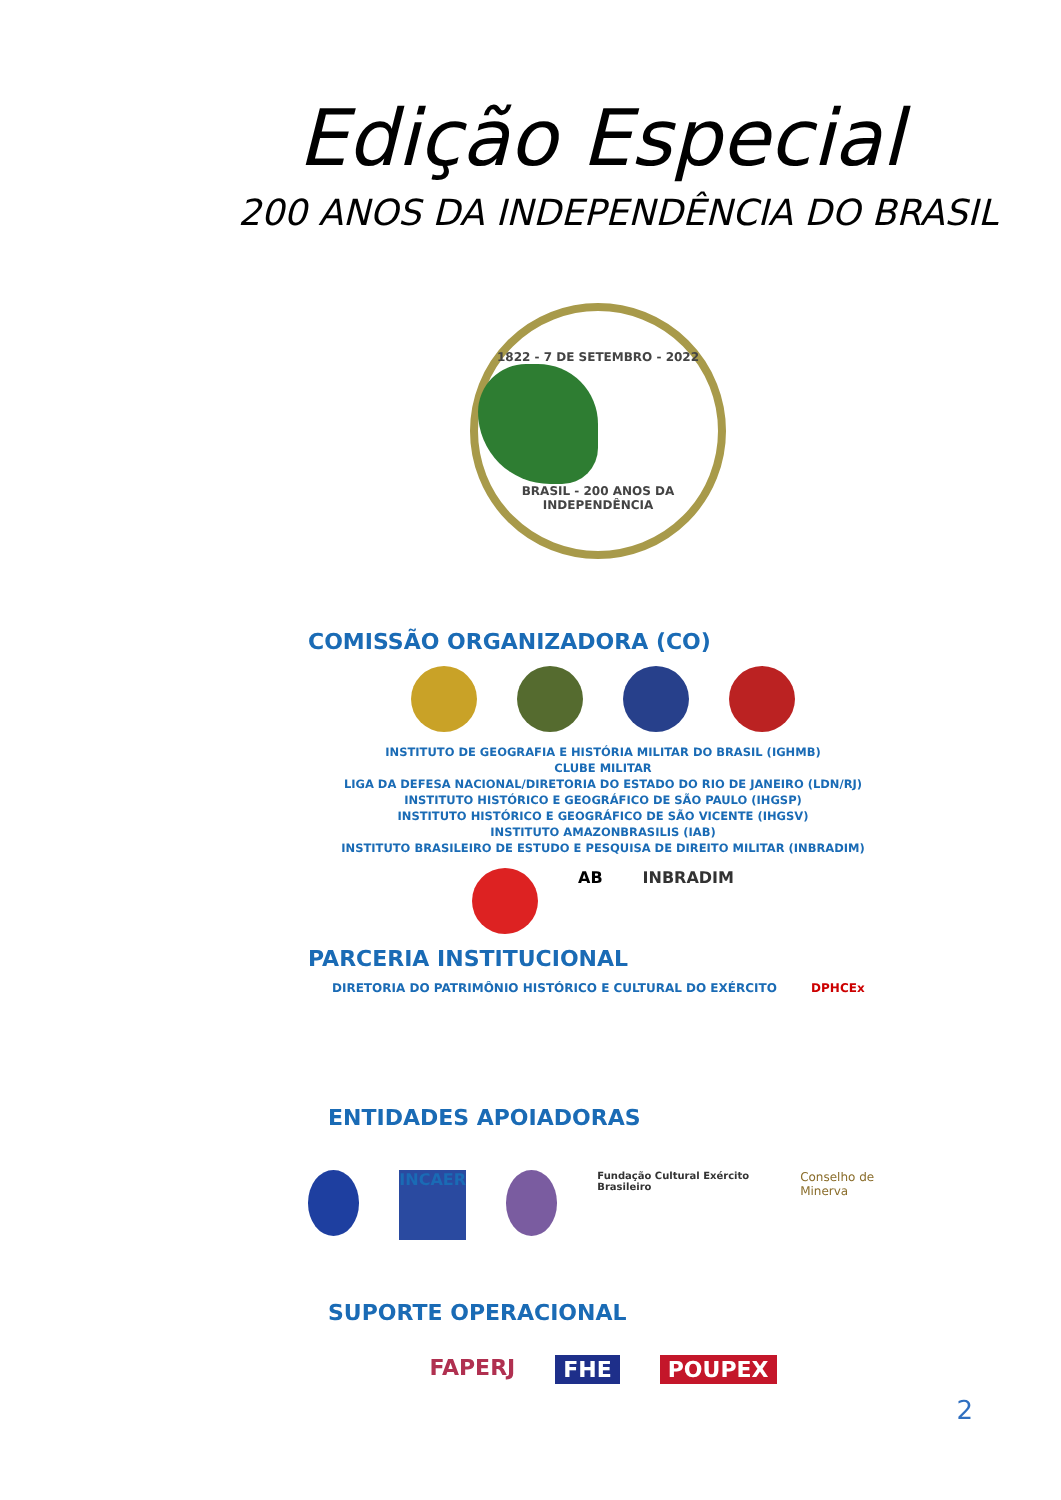Edição Especial
200 ANOS DA INDEPENDÊNCIA DO BRASIL
1822 - 7 DE SETEMBRO - 2022
BRASIL - 200 ANOS DA INDEPENDÊNCIA
COMISSÃO ORGANIZADORA (CO)
INSTITUTO DE GEOGRAFIA E HISTÓRIA MILITAR DO BRASIL (IGHMB)
CLUBE MILITAR
LIGA DA DEFESA NACIONAL/DIRETORIA DO ESTADO DO RIO DE JANEIRO (LDN/RJ)
INSTITUTO HISTÓRICO E GEOGRÁFICO DE SÃO PAULO (IHGSP)
INSTITUTO HISTÓRICO E GEOGRÁFICO DE SÃO VICENTE (IHGSV)
INSTITUTO AMAZONBRASILIS (IAB)
INSTITUTO BRASILEIRO DE ESTUDO E PESQUISA DE DIREITO MILITAR (INBRADIM)
AB INBRADIM
PARCERIA INSTITUCIONAL
DIRETORIA DO PATRIMÔNIO HISTÓRICO E CULTURAL DO EXÉRCITO DPHCEx
ENTIDADES APOIADORAS
INCAER
Fundação Cultural Exército Brasileiro
Conselho de Minerva
SUPORTE OPERACIONAL
FAPERJ FHE POUPEX
2